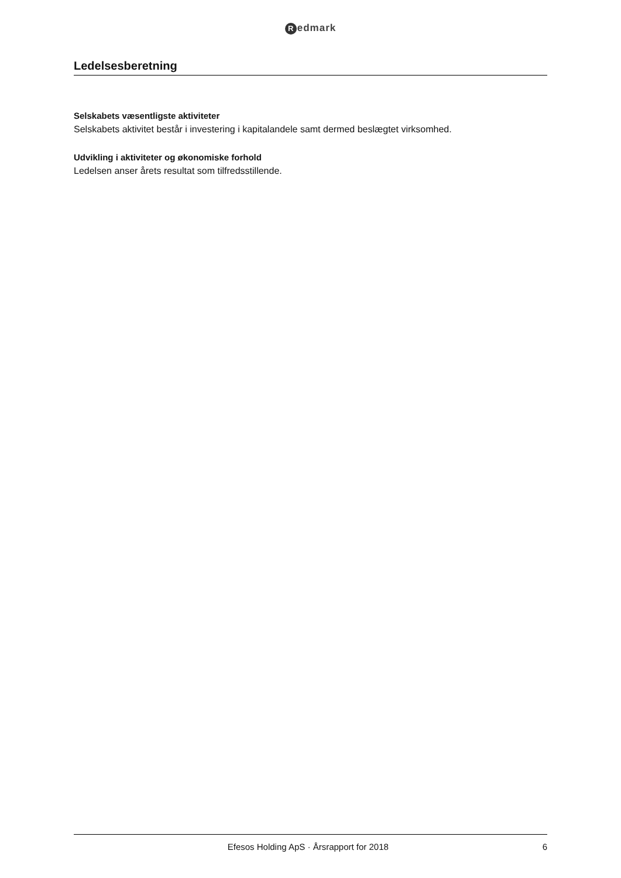Redmark
Ledelsesberetning
Selskabets væsentligste aktiviteter
Selskabets aktivitet består i investering i kapitalandele samt dermed beslægtet virksomhed.
Udvikling i aktiviteter og økonomiske forhold
Ledelsen anser årets resultat som tilfredsstillende.
Efesos Holding ApS · Årsrapport for 2018
6